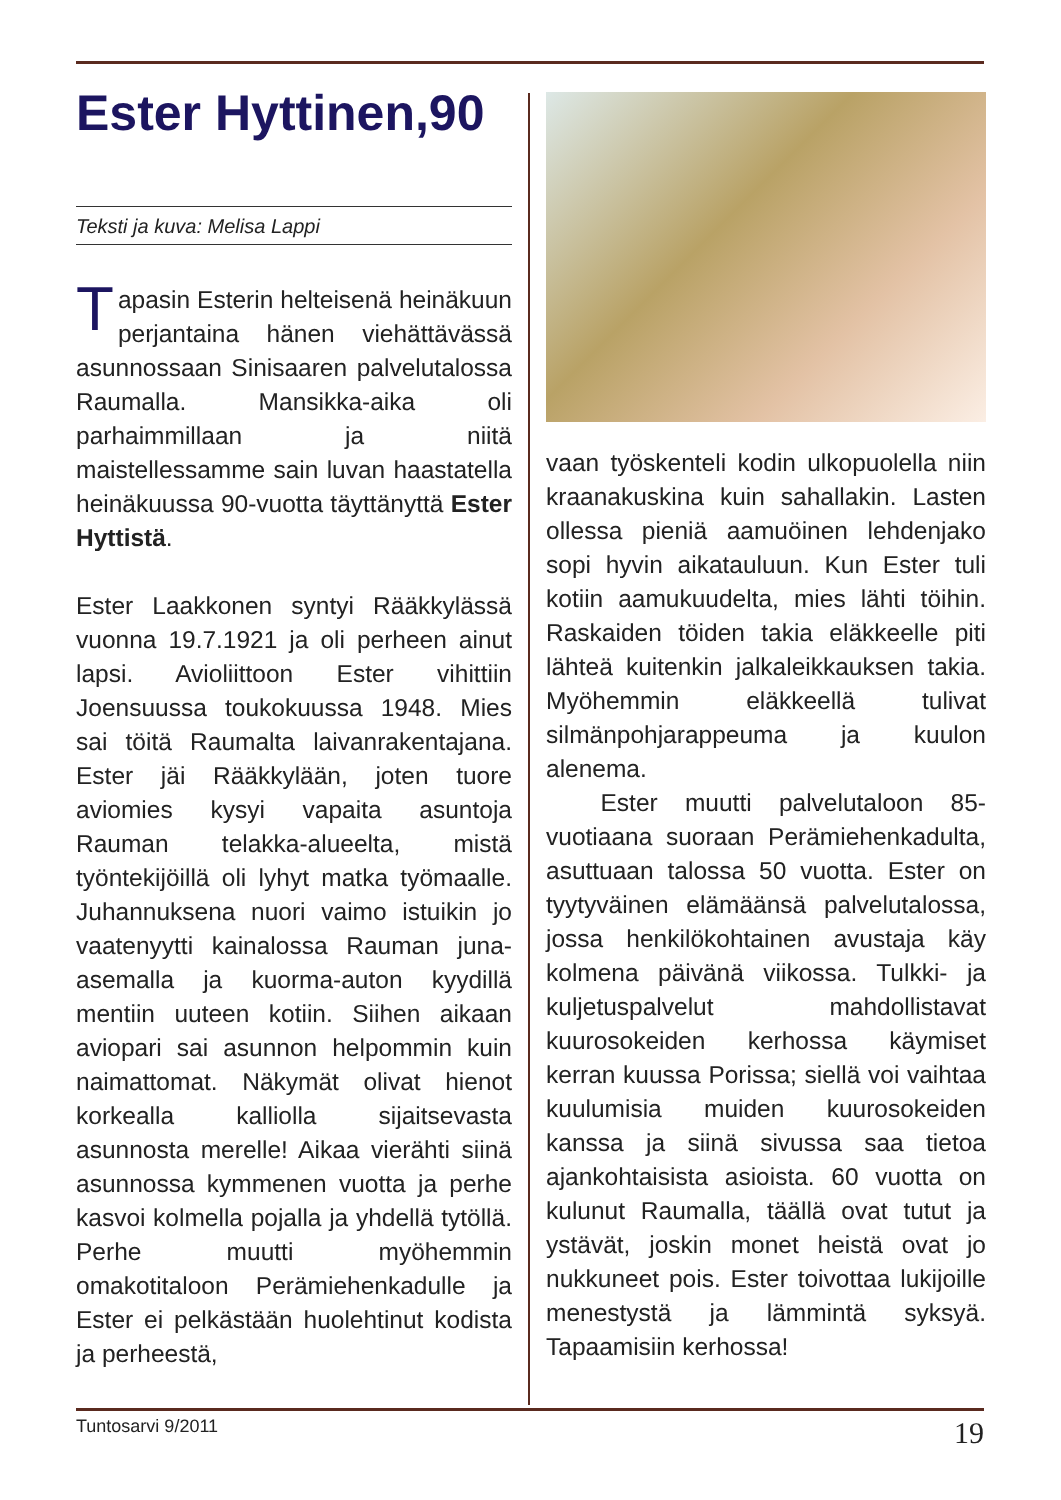Ester Hyttinen,90
Teksti ja kuva: Melisa Lappi
Tapasin Esterin helteisenä heinäkuun perjantaina hänen viehättävässä asunnossaan Sinisaaren palvelutalossa Raumalla. Mansikka-aika oli parhaimmillaan ja niitä maistellessamme sain luvan haastatella heinäkuussa 90-vuotta täyttänyttä Ester Hyttistä.
Ester Laakkonen syntyi Rääkkylässä vuonna 19.7.1921 ja oli perheen ainut lapsi. Avioliittoon Ester vihittiin Joensuussa toukokuussa 1948. Mies sai töitä Raumalta laivanrakentajana. Ester jäi Rääkkylään, joten tuore aviomies kysyi vapaita asuntoja Rauman telakka-alueelta, mistä työntekijöillä oli lyhyt matka työmaalle. Juhannuksena nuori vaimo istuikin jo vaatenyytti kainalossa Rauman juna-asemalla ja kuorma-auton kyydillä mentiin uuteen kotiin. Siihen aikaan aviopari sai asunnon helpommin kuin naimattomat. Näkymät olivat hienot korkealla kalliolla sijaitsevasta asunnosta merelle! Aikaa vierähti siinä asunnossa kymmenen vuotta ja perhe kasvoi kolmella pojalla ja yhdellä tytöllä. Perhe muutti myöhemmin omakotitaloon Perämiehenkadulle ja Ester ei pelkästään huolehtinut kodista ja perheestä,
vaan työskenteli kodin ulkopuolella niin kraanakuskina kuin sahallakin. Lasten ollessa pieniä aamuöinen lehdenjako sopi hyvin aikatauluun. Kun Ester tuli kotiin aamukuudelta, mies lähti töihin. Raskaiden töiden takia eläkkeelle piti lähteä kuitenkin jalkaleikkauksen takia. Myöhemmin eläkkeellä tulivat silmänpohjarappeuma ja kuulon alenema.
Ester muutti palvelutaloon 85-vuotiaana suoraan Perämiehenkadulta, asuttuaan talossa 50 vuotta. Ester on tyytyväinen elämäänsä palvelutalossa, jossa henkilökohtainen avustaja käy kolmena päivänä viikossa. Tulkki- ja kuljetuspalvelut mahdollistavat kuurosokeiden kerhossa käymiset kerran kuussa Porissa; siellä voi vaihtaa kuulumisia muiden kuurosokeiden kanssa ja siinä sivussa saa tietoa ajankohtaisista asioista. 60 vuotta on kulunut Raumalla, täällä ovat tutut ja ystävät, joskin monet heistä ovat jo nukkuneet pois. Ester toivottaa lukijoille menestystä ja lämmintä syksyä. Tapaamisiin kerhossa!
Tuntosarvi 9/2011 19